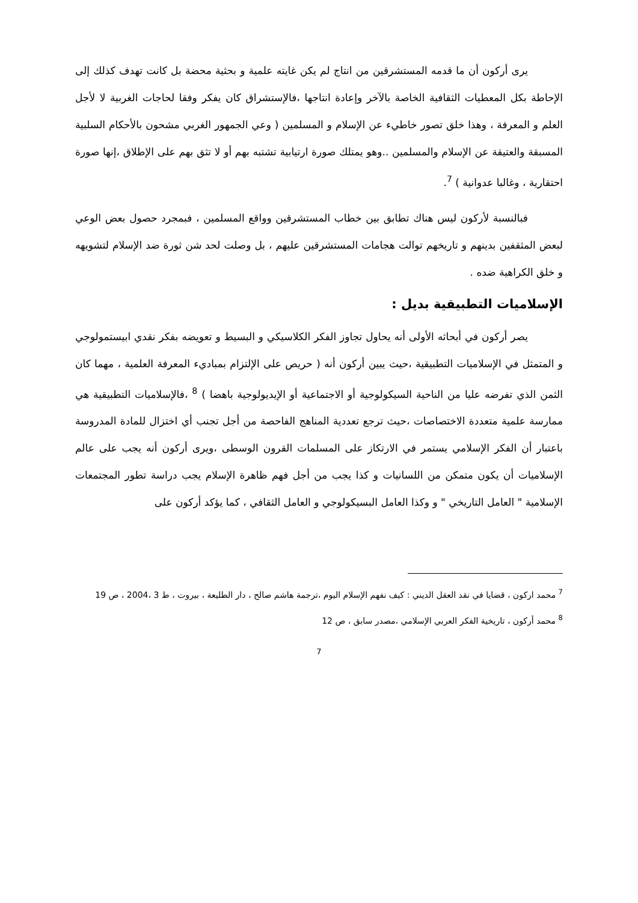يرى أركون أن ما قدمه المستشرقين من انتاج لم يكن غايته علمية و بحثية محضة بل كانت تهدف كذلك إلى الإحاطة بكل المعطيات الثقافية الخاصة بالآخر وإعادة انتاجها ،فالإستشراق كان يفكر وفقا لحاجات الغربية لا لأجل العلم و المعرفة ، وهذا خلق تصور خاطيء عن الإسلام و المسلمين ( وعي الجمهور الغربي مشحون بالأحكام السلبية المسبقة والعتيقة عن الإسلام والمسلمين ..وهو يمتلك صورة ارتيابية تشتبه بهم أو لا تثق بهم على الإطلاق ،إنها صورة احتقارية ، وغالبا عدوانية ) <sup>7</sup>.
فبالنسبة لأركون ليس هناك تطابق بين خطاب المستشرقين وواقع المسلمين ، فبمجرد حصول بعض الوعي لبعض المثقفين بدينهم و تاريخهم توالت هجامات المستشرقين عليهم ، بل وصلت لحد شن ثورة ضد الإسلام لتشويهه و خلق الكراهية ضده .
الإسلاميات التطبيقية بديل :
يصر أركون في أبحاثه الأولى أنه يحاول تجاوز الفكر الكلاسيكي و البسيط و تعويضه بفكر نقدي ابيستمولوجي و المتمثل في الإسلاميات التطبيقية ،حيث يبين أركون أنه ( حريص على الإلتزام بمباديء المعرفة العلمية ، مهما كان الثمن الذي تفرضه عليا من الناحية السيكولوجية أو الاجتماعية أو الإيديولوجية باهضا ) <sup>8</sup> ،فالإسلاميات التطبيقية هي ممارسة علمية متعددة الاختصاصات ،حيث ترجع تعددية المناهج الفاحصة من أجل تجنب أي اختزال للمادة المدروسة باعتبار أن الفكر الإسلامي يستمر في الارتكاز على المسلمات القرون الوسطى ،ويرى أركون أنه يجب على عالم الإسلاميات أن يكون متمكن من اللسانيات و كذا يجب من أجل فهم ظاهرة الإسلام يجب دراسة تطور المجتمعات الإسلامية " العامل التاريخي " و وكذا العامل البسيكولوجي و العامل الثقافي ، كما يؤكد أركون على
<sup>7</sup> محمد اركون ، قضايا في نقد العقل الديني : كيف نفهم الإسلام اليوم ،ترجمة هاشم صالح ، دار الطليعة ، بيروت ، ط 3 ،2004 ، ص 19
<sup>8</sup> محمد أركون ، تاريخية الفكر العربي الإسلامي ،مصدر سابق ، ص 12
7